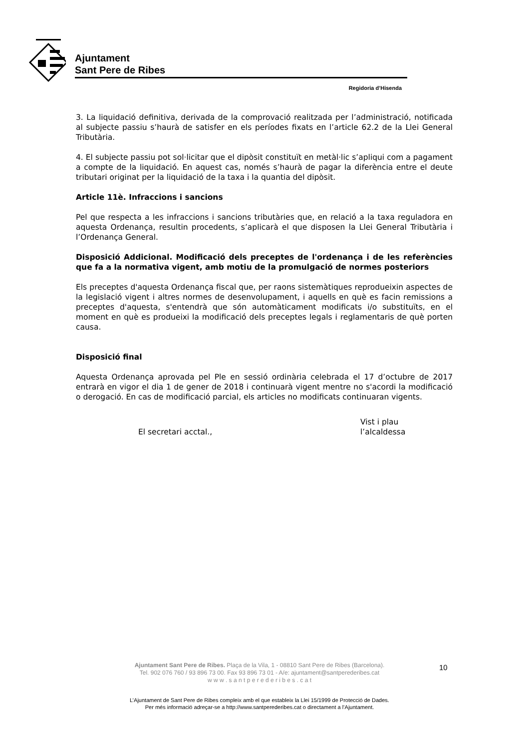Ajuntament
Sant Pere de Ribes
Regidoria d’Hisenda
3. La liquidació definitiva, derivada de la comprovació realitzada per l’administració, notificada al subjecte passiu s’haurà de satisfer en els períodes fixats en l’article 62.2 de la Llei General Tributària.
4. El subjecte passiu pot sol·licitar que el dipòsit constituït en metàl·lic s’apliqui com a pagament a compte de la liquidació. En aquest cas, només s’haurà de pagar la diferència entre el deute tributari originat per la liquidació de la taxa i la quantia del dipòsit.
Article 11è. Infraccions i sancions
Pel que respecta a les infraccions i sancions tributàries que, en relació a la taxa reguladora en aquesta Ordenança, resultin procedents, s’aplicarà el que disposen la Llei General Tributària i l’Ordenança General.
Disposició Addicional. Modificació dels preceptes de l'ordenança i de les referències que fa a la normativa vigent, amb motiu de la promulgació de normes posteriors
Els preceptes d'aquesta Ordenança fiscal que, per raons sistemàtiques reprodueixin aspectes de la legislació vigent i altres normes de desenvolupament, i aquells en què es facin remissions a preceptes d'aquesta, s'entendrà que són automàticament modificats i/o substituïts, en el moment en què es produeixi la modificació dels preceptes legals i reglamentaris de què porten causa.
Disposició final
Aquesta Ordenança aprovada pel Ple en sessió ordinària celebrada el 17 d’octubre de 2017 entrarà en vigor el dia 1 de gener de 2018 i continuarà vigent mentre no s'acordi la modificació o derogació. En cas de modificació parcial, els articles no modificats continuaran vigents.
El secretari acctal.,
Vist i plau
l’alcaldessa
Ajuntament Sant Pere de Ribes. Plaça de la Vila, 1 - 08810 Sant Pere de Ribes (Barcelona).
Tel. 902 076 760 / 93 896 73 00. Fax 93 896 73 01 - A/e: ajuntament@santperederibes.cat
w w w . s a n t p e r e d e r i b e s . c a t
10
L’Ajuntament de Sant Pere de Ribes compleix amb el que estableix la Llei 15/1999 de Protecció de Dades.
Per més informació adreçar-se a http://www.santperederibes.cat o directament a l’Ajuntament.